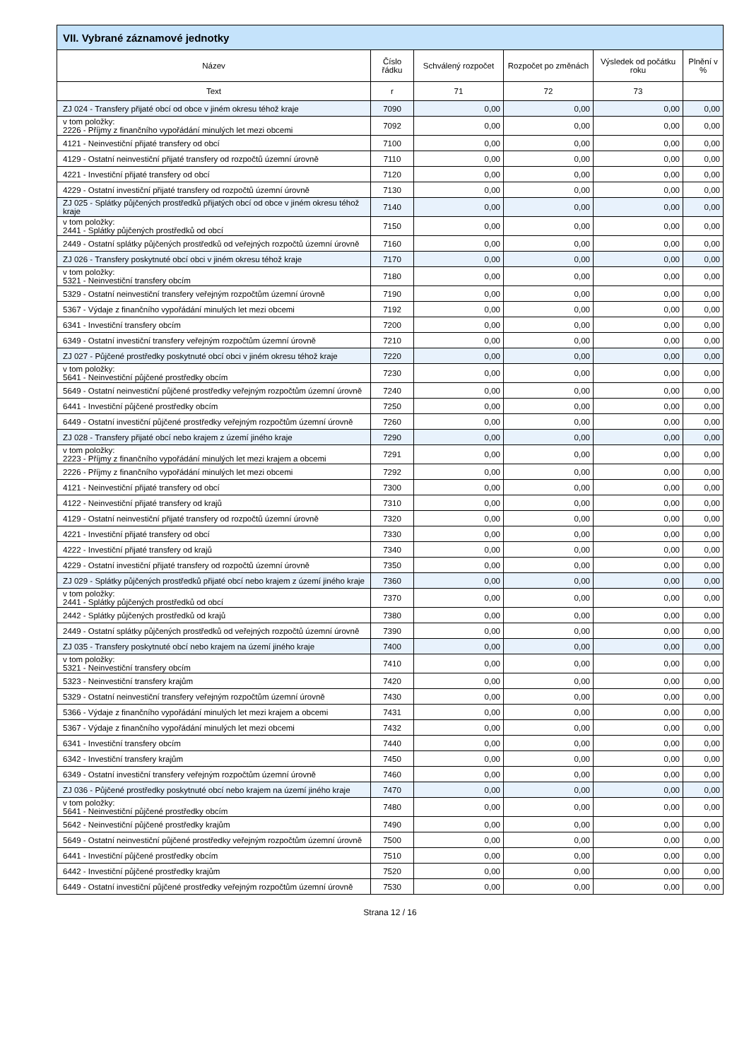| VII. Vybrané záznamové jednotky | | | | | |
| --- | --- | --- | --- | --- | --- |
| Název | Číslo řádku | Schválený rozpočet | Rozpočet po změnách | Výsledek od počátku roku | Plnění v % |
| Text | r | 71 | 72 | 73 | |
| ZJ 024 - Transfery přijaté obcí od obce v jiném okresu téhož kraje | 7090 | 0,00 | 0,00 | 0,00 | 0,00 |
| v tom položky: 2226 - Příjmy z finančního vypořádání minulých let mezi obcemi | 7092 | 0,00 | 0,00 | 0,00 | 0,00 |
| 4121 - Neinvestiční přijaté transfery od obcí | 7100 | 0,00 | 0,00 | 0,00 | 0,00 |
| 4129 - Ostatní neinvestiční přijaté transfery od rozpočtů územní úrovně | 7110 | 0,00 | 0,00 | 0,00 | 0,00 |
| 4221 - Investiční přijaté transfery od obcí | 7120 | 0,00 | 0,00 | 0,00 | 0,00 |
| 4229 - Ostatní investiční přijaté transfery od rozpočtů územní úrovně | 7130 | 0,00 | 0,00 | 0,00 | 0,00 |
| ZJ 025 - Splátky půjčených prostředků přijatých obcí od obce v jiném okresu téhož kraje | 7140 | 0,00 | 0,00 | 0,00 | 0,00 |
| v tom položky: 2441 - Splátky půjčených prostředků od obcí | 7150 | 0,00 | 0,00 | 0,00 | 0,00 |
| 2449 - Ostatní splátky půjčených prostředků od veřejných rozpočtů územní úrovně | 7160 | 0,00 | 0,00 | 0,00 | 0,00 |
| ZJ 026 - Transfery poskytnuté obcí obci v jiném okresu téhož kraje | 7170 | 0,00 | 0,00 | 0,00 | 0,00 |
| v tom položky: 5321 - Neinvestiční transfery obcím | 7180 | 0,00 | 0,00 | 0,00 | 0,00 |
| 5329 - Ostatní neinvestiční transfery veřejným rozpočtům územní úrovně | 7190 | 0,00 | 0,00 | 0,00 | 0,00 |
| 5367 - Výdaje z finančního vypořádání minulých let mezi obcemi | 7192 | 0,00 | 0,00 | 0,00 | 0,00 |
| 6341 - Investiční transfery obcím | 7200 | 0,00 | 0,00 | 0,00 | 0,00 |
| 6349 - Ostatní investiční transfery veřejným rozpočtům územní úrovně | 7210 | 0,00 | 0,00 | 0,00 | 0,00 |
| ZJ 027 - Půjčené prostředky poskytnuté obcí obci v jiném okresu téhož kraje | 7220 | 0,00 | 0,00 | 0,00 | 0,00 |
| v tom položky: 5641 - Neinvestiční půjčené prostředky obcím | 7230 | 0,00 | 0,00 | 0,00 | 0,00 |
| 5649 - Ostatní neinvestiční půjčené prostředky veřejným rozpočtům územní úrovně | 7240 | 0,00 | 0,00 | 0,00 | 0,00 |
| 6441 - Investiční půjčené prostředky obcím | 7250 | 0,00 | 0,00 | 0,00 | 0,00 |
| 6449 - Ostatní investiční půjčené prostředky veřejným rozpočtům územní úrovně | 7260 | 0,00 | 0,00 | 0,00 | 0,00 |
| ZJ 028 - Transfery přijaté obcí nebo krajem z území jiného kraje | 7290 | 0,00 | 0,00 | 0,00 | 0,00 |
| v tom položky: 2223 - Příjmy z finančního vypořádání minulých let mezi krajem a obcemi | 7291 | 0,00 | 0,00 | 0,00 | 0,00 |
| 2226 - Příjmy z finančního vypořádání minulých let mezi obcemi | 7292 | 0,00 | 0,00 | 0,00 | 0,00 |
| 4121 - Neinvestiční přijaté transfery od obcí | 7300 | 0,00 | 0,00 | 0,00 | 0,00 |
| 4122 - Neinvestiční přijaté transfery od krajů | 7310 | 0,00 | 0,00 | 0,00 | 0,00 |
| 4129 - Ostatní neinvestiční přijaté transfery od rozpočtů územní úrovně | 7320 | 0,00 | 0,00 | 0,00 | 0,00 |
| 4221 - Investiční přijaté transfery od obcí | 7330 | 0,00 | 0,00 | 0,00 | 0,00 |
| 4222 - Investiční přijaté transfery od krajů | 7340 | 0,00 | 0,00 | 0,00 | 0,00 |
| 4229 - Ostatní investiční přijaté transfery od rozpočtů územní úrovně | 7350 | 0,00 | 0,00 | 0,00 | 0,00 |
| ZJ 029 - Splátky půjčených prostředků přijaté obcí nebo krajem z území jiného kraje | 7360 | 0,00 | 0,00 | 0,00 | 0,00 |
| v tom položky: 2441 - Splátky půjčených prostředků od obcí | 7370 | 0,00 | 0,00 | 0,00 | 0,00 |
| 2442 - Splátky půjčených prostředků od krajů | 7380 | 0,00 | 0,00 | 0,00 | 0,00 |
| 2449 - Ostatní splátky půjčených prostředků od veřejných rozpočtů územní úrovně | 7390 | 0,00 | 0,00 | 0,00 | 0,00 |
| ZJ 035 - Transfery poskytnuté obcí nebo krajem na území jiného kraje | 7400 | 0,00 | 0,00 | 0,00 | 0,00 |
| v tom položky: 5321 - Neinvestiční transfery obcím | 7410 | 0,00 | 0,00 | 0,00 | 0,00 |
| 5323 - Neinvestiční transfery krajům | 7420 | 0,00 | 0,00 | 0,00 | 0,00 |
| 5329 - Ostatní neinvestiční transfery veřejným rozpočtům územní úrovně | 7430 | 0,00 | 0,00 | 0,00 | 0,00 |
| 5366 - Výdaje z finančního vypořádání minulých let mezi krajem a obcemi | 7431 | 0,00 | 0,00 | 0,00 | 0,00 |
| 5367 - Výdaje z finančního vypořádání minulých let mezi obcemi | 7432 | 0,00 | 0,00 | 0,00 | 0,00 |
| 6341 - Investiční transfery obcím | 7440 | 0,00 | 0,00 | 0,00 | 0,00 |
| 6342 - Investiční transfery krajům | 7450 | 0,00 | 0,00 | 0,00 | 0,00 |
| 6349 - Ostatní investiční transfery veřejným rozpočtům územní úrovně | 7460 | 0,00 | 0,00 | 0,00 | 0,00 |
| ZJ 036 - Půjčené prostředky poskytnuté obcí nebo krajem na území jiného kraje | 7470 | 0,00 | 0,00 | 0,00 | 0,00 |
| v tom položky: 5641 - Neinvestiční půjčené prostředky obcím | 7480 | 0,00 | 0,00 | 0,00 | 0,00 |
| 5642 - Neinvestiční půjčené prostředky krajům | 7490 | 0,00 | 0,00 | 0,00 | 0,00 |
| 5649 - Ostatní neinvestiční půjčené prostředky veřejným rozpočtům územní úrovně | 7500 | 0,00 | 0,00 | 0,00 | 0,00 |
| 6441 - Investiční půjčené prostředky obcím | 7510 | 0,00 | 0,00 | 0,00 | 0,00 |
| 6442 - Investiční půjčené prostředky krajům | 7520 | 0,00 | 0,00 | 0,00 | 0,00 |
| 6449 - Ostatní investiční půjčené prostředky veřejným rozpočtům územní úrovně | 7530 | 0,00 | 0,00 | 0,00 | 0,00 |
Strana 12 / 16